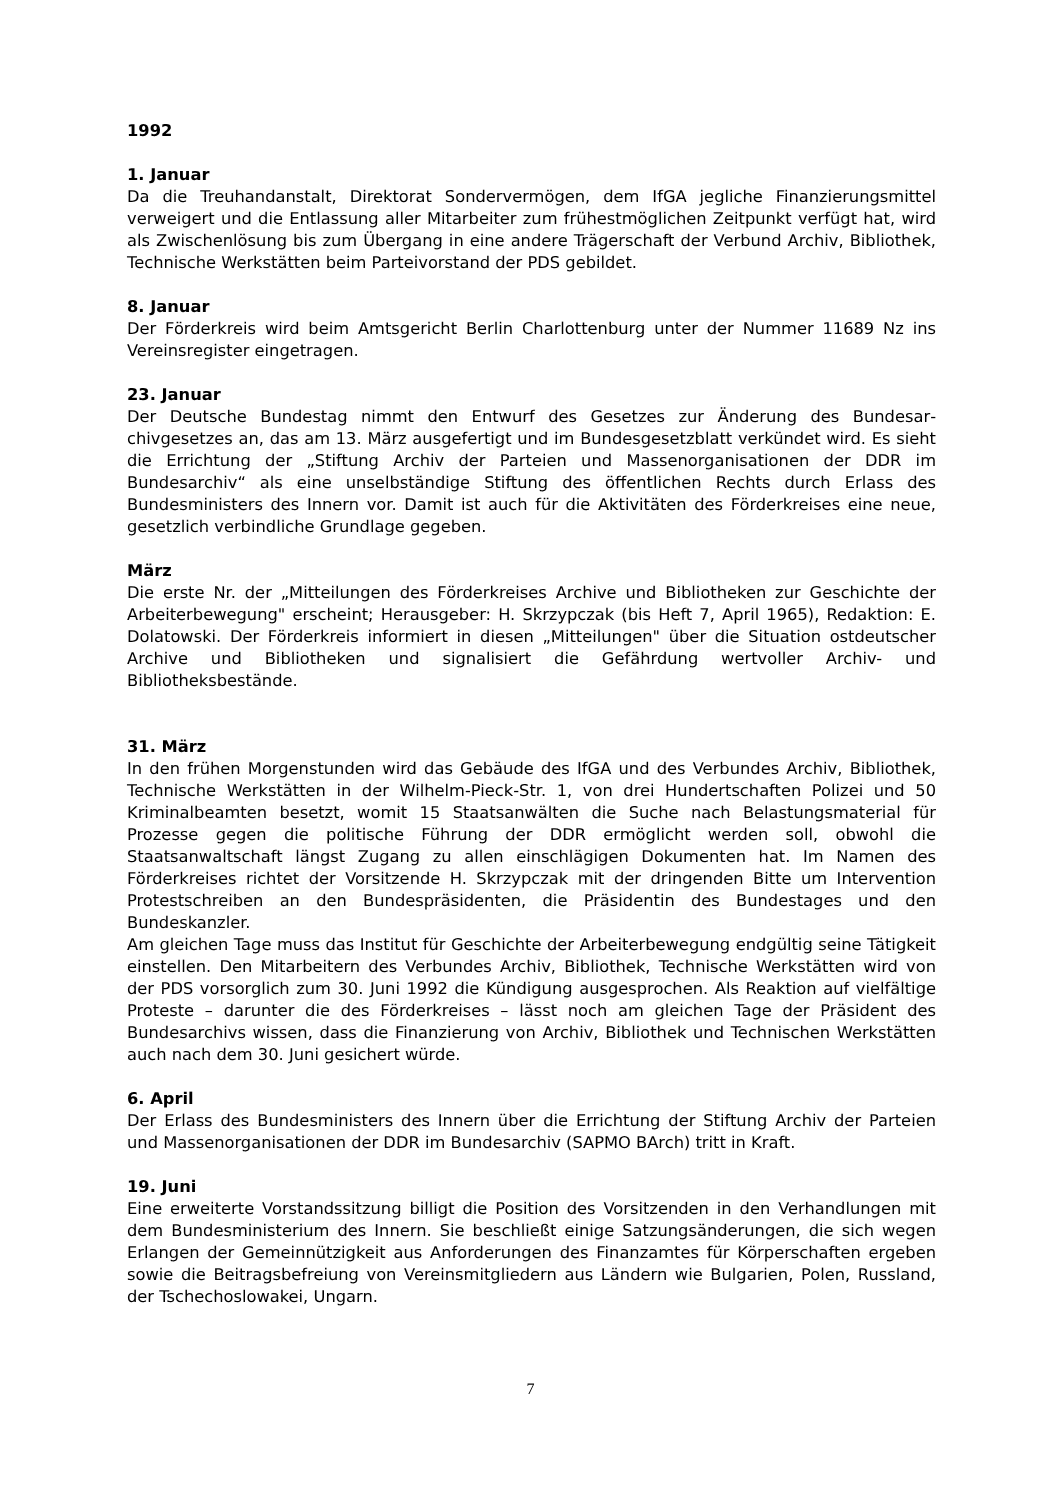1992
1. Januar
Da die Treuhandanstalt, Direktorat Sondervermögen, dem IfGA jegliche Finanzierungs­mittel verweigert und die Entlassung aller Mitarbeiter zum frühestmöglichen Zeitpunkt verfügt hat, wird als Zwischenlösung bis zum Übergang in eine andere Trägerschaft der Verbund Archiv, Bibliothek, Technische Werkstätten beim Parteivorstand der PDS gebil­det.
8. Januar
Der Förderkreis wird beim Amtsgericht Berlin Charlottenburg unter der Nummer 11689 Nz ins Vereinsregister eingetragen.
23. Januar
Der Deutsche Bundestag nimmt den Entwurf des Gesetzes zur Änderung des Bundesar­chivgesetzes an, das am 13. März ausgefertigt und im Bundesgesetzblatt verkündet wird. Es sieht die Errichtung der „Stiftung Archiv der Parteien und Massenorganisationen der DDR im Bundesarchiv“ als eine unselbständige Stiftung des öffentlichen Rechts durch Erlass des Bundesministers des Innern vor. Damit ist auch für die Aktivitäten des Förder­kreises eine neue, gesetzlich verbindliche Grundlage gegeben.
März
Die erste Nr. der „Mitteilungen des Förderkreises Archive und Bibliotheken zur Geschichte der Arbeiterbewegung" erscheint; Herausgeber: H. Skrzypczak (bis Heft 7, April 1965), Redaktion: E. Dolatowski. Der Förderkreis informiert in diesen „Mitteilungen" über die Situation ostdeutscher Archive und Bibliotheken und signalisiert die Gefährdung wertvol­ler Archiv- und Bibliotheksbestände.
31. März
In den frühen Morgenstunden wird das Gebäude des IfGA und des Verbundes Archiv, Bibliothek, Technische Werkstätten in der Wilhelm-Pieck-Str. 1, von drei Hundertschaften Polizei und 50 Kriminalbeamten besetzt, womit 15 Staatsanwälten die Suche nach Belas­tungsmaterial für Prozesse gegen die politische Führung der DDR ermöglicht werden soll, obwohl die Staatsanwaltschaft längst Zugang zu allen einschlägigen Dokumenten hat. Im Namen des Förderkreises richtet der Vorsitzende H. Skrzypczak mit der dringenden Bitte um Intervention Protestschreiben an den Bundespräsidenten, die Präsidentin des Bundes­tages und den Bundeskanzler.
Am gleichen Tage muss das Institut für Geschichte der Arbeiterbewegung endgültig seine Tätigkeit einstellen. Den Mitarbeitern des Verbundes Archiv, Bibliothek, Technische Werk­stätten wird von der PDS vorsorglich zum 30. Juni 1992 die Kündigung ausgesprochen. Als Reaktion auf vielfältige Proteste – darunter die des Förderkreises – lässt noch am gleichen Tage der Präsident des Bundesarchivs wissen, dass die Finanzierung von Archiv, Bibliothek und Technischen Werkstätten auch nach dem 30. Juni gesichert würde.
6. April
Der Erlass des Bundesministers des Innern über die Errichtung der Stiftung Archiv der Parteien und Massenorganisationen der DDR im Bundesarchiv (SAPMO BArch) tritt in Kraft.
19. Juni
Eine erweiterte Vorstandssitzung billigt die Position des Vorsitzenden in den Verhandlun­gen mit dem Bundesministerium des Innern. Sie beschließt einige Satzungsänderungen, die sich wegen Erlangen der Gemeinnützigkeit aus Anforderungen des Finanzamtes für Körperschaften ergeben sowie die Beitragsbefreiung von Vereinsmitgliedern aus Ländern wie Bulgarien, Polen, Russland, der Tschechoslowakei, Ungarn.
7